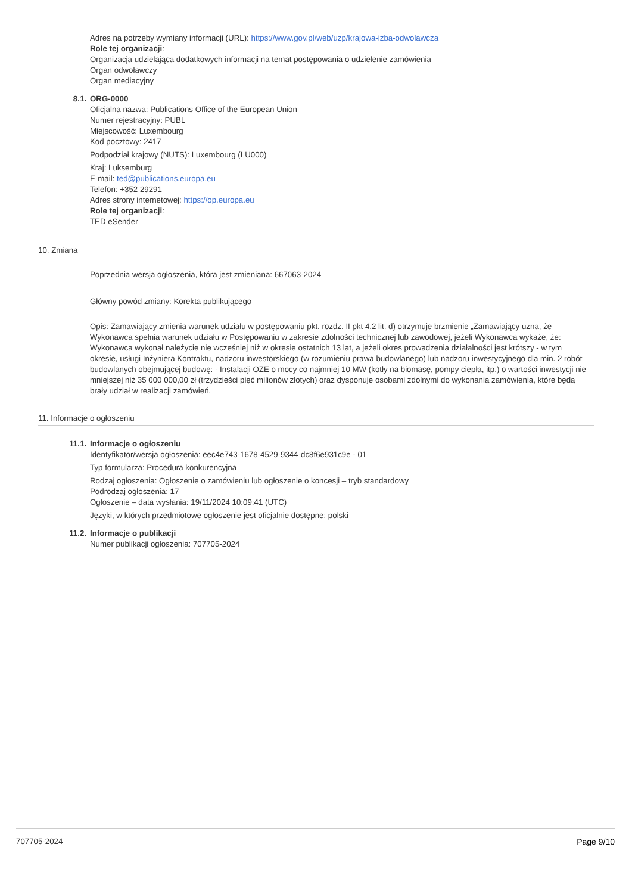Adres na potrzeby wymiany informacji (URL): https://www.gov.pl/web/uzp/krajowa-izba-odwolawcza
Role tej organizacji:
Organizacja udzielająca dodatkowych informacji na temat postępowania o udzielenie zamówienia
Organ odwoławczy
Organ mediacyjny
8.1. ORG-0000
Oficjalna nazwa: Publications Office of the European Union
Numer rejestracyjny: PUBL
Miejscowość: Luxembourg
Kod pocztowy: 2417
Podpodział krajowy (NUTS): Luxembourg (LU000)
Kraj: Luksemburg
E-mail: ted@publications.europa.eu
Telefon: +352 29291
Adres strony internetowej: https://op.europa.eu
Role tej organizacji:
TED eSender
10. Zmiana
Poprzednia wersja ogłoszenia, która jest zmieniana: 667063-2024
Główny powód zmiany: Korekta publikującego
Opis: Zamawiający zmienia warunek udziału w postępowaniu pkt. rozdz. II pkt 4.2 lit. d) otrzymuje brzmienie „Zamawiający uzna, że Wykonawca spełnia warunek udziału w Postępowaniu w zakresie zdolności technicznej lub zawodowej, jeżeli Wykonawca wykaże, że: Wykonawca wykonał należycie nie wcześniej niż w okresie ostatnich 13 lat, a jeżeli okres prowadzenia działalności jest krótszy - w tym okresie, usługi Inżyniera Kontraktu, nadzoru inwestorskiego (w rozumieniu prawa budowlanego) lub nadzoru inwestycyjnego dla min. 2 robót budowlanych obejmującej budowę: - Instalacji OZE o mocy co najmniej 10 MW (kotły na biomasę, pompy ciepła, itp.) o wartości inwestycji nie mniejszej niż 35 000 000,00 zł (trzydzieści pięć milionów złotych) oraz dysponuje osobami zdolnymi do wykonania zamówienia, które będą brały udział w realizacji zamówień.
11. Informacje o ogłoszeniu
11.1. Informacje o ogłoszeniu
Identyfikator/wersja ogłoszenia: eec4e743-1678-4529-9344-dc8f6e931c9e - 01
Typ formularza: Procedura konkurencyjna
Rodzaj ogłoszenia: Ogłoszenie o zamówieniu lub ogłoszenie o koncesji – tryb standardowy
Podrodzaj ogłoszenia: 17
Ogłoszenie – data wysłania: 19/11/2024 10:09:41 (UTC)
Języki, w których przedmiotowe ogłoszenie jest oficjalnie dostępne: polski
11.2. Informacje o publikacji
Numer publikacji ogłoszenia: 707705-2024
707705-2024 Page 9/10